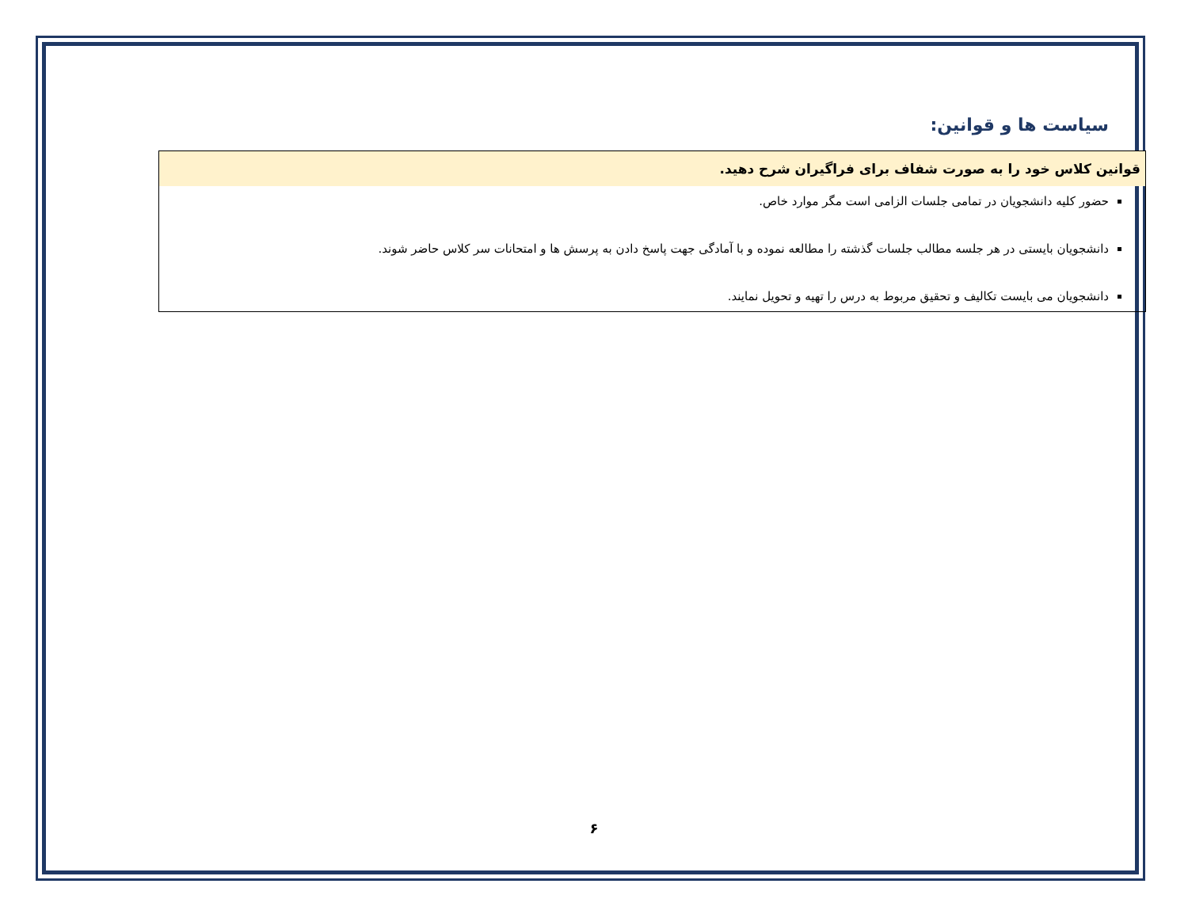سیاست ها و قوانین:
| قوانین کلاس خود را به صورت شفاف برای فراگیران شرح دهید. |
| --- |
| حضور کلیه دانشجویان در تمامی جلسات الزامی است مگر موارد خاص. دانشجویان بایستی در هر جلسه مطالب جلسات گذشته را مطالعه نموده و با آمادگی جهت پاسخ دادن به پرسش ها و امتحانات سر کلاس حاضر شوند. دانشجویان می بایست تکالیف و تحقیق مربوط به درس را تهیه و تحویل نمایند. |
۶